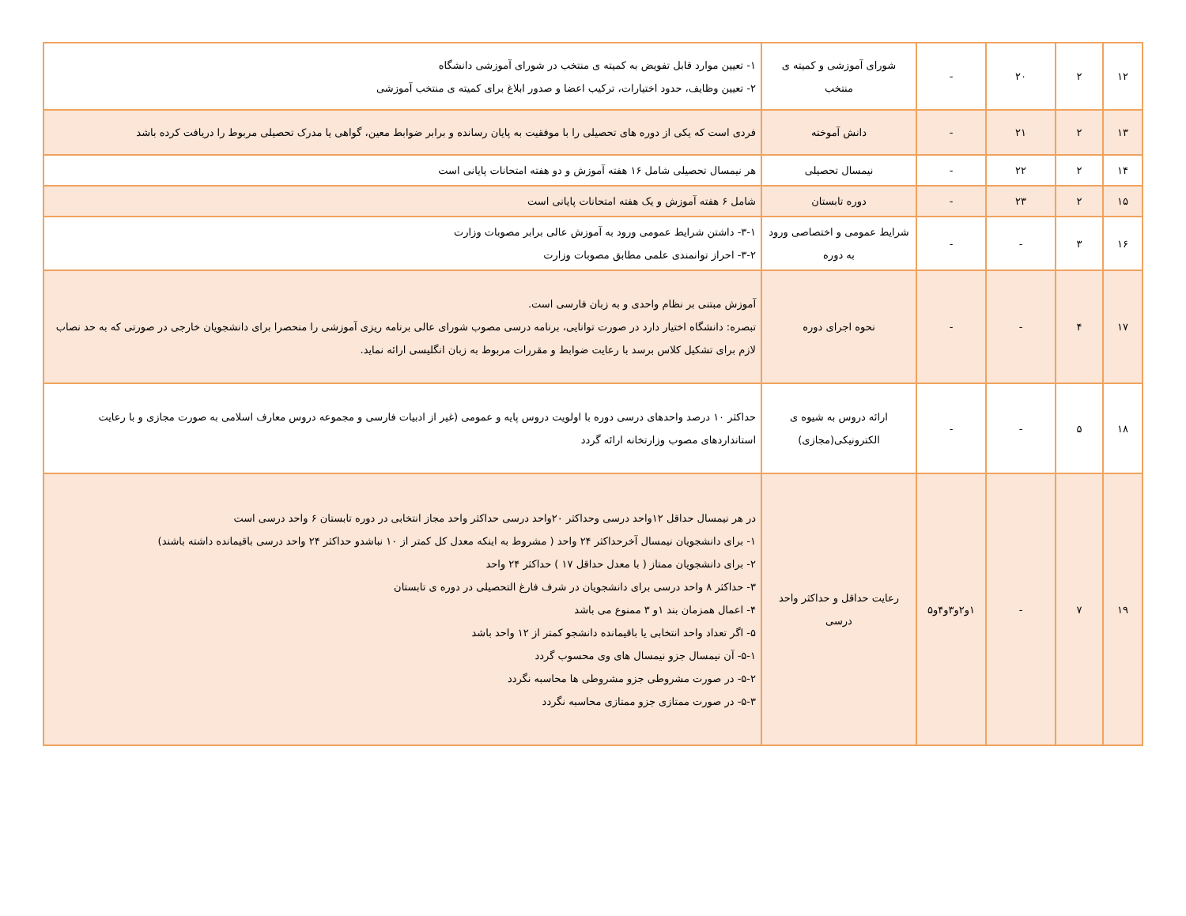| ۱۲ | ۲ | ۲۰ | - | شورای آموزشی و کمیته ی منتخب | ۱- تعیین موارد قابل تفویض به کمیته ی منتخب در شورای آموزشی دانشگاه ۲- تعیین وظایف، حدود اختیارات، ترکیب اعضا و صدور ابلاغ برای کمیته ی منتخب آموزشی |
| ۱۳ | ۲ | ۲۱ | - | دانش آموخته | فردی است که یکی از دوره های تحصیلی را با موفقیت به پایان رسانده و برابر ضوابط معین، گواهی یا مدرک تحصیلی مربوط را دریافت کرده باشد |
| ۱۴ | ۲ | ۲۲ | - | نیمسال تحصیلی | هر نیمسال تحصیلی شامل ۱۶ هفته آموزش و دو هفته امتحانات پایانی است |
| ۱۵ | ۲ | ۲۳ | - | دوره تابستان | شامل ۶ هفته آموزش و یک هفته امتحانات پایانی است |
| ۱۶ | ۳ | - | - | شرایط عمومی و اختصاصی ورود به دوره | ۳-۱- داشتن شرایط عمومی ورود به آموزش عالی برابر مصوبات وزارت ۳-۲- احراز توانمندی علمی مطابق مصوبات وزارت |
| ۱۷ | ۴ | - | - | نحوه اجرای دوره | آموزش مبتنی بر نظام واحدی و به زبان فارسی است. تبصره: دانشگاه اختیار دارد در صورت توانایی، برنامه درسی مصوب شورای عالی برنامه ریزی آموزشی را منحصرا برای دانشجویان خارجی در صورتی که به حد نصاب لازم برای تشکیل کلاس برسد با رعایت ضوابط و مقررات مربوط به زبان انگلیسی ارائه نماید. |
| ۱۸ | ۵ | - | - | ارائه دروس به شیوه ی الکترونیکی(مجازی) | حداکثر ۱۰ درصد واحدهای درسی دوره با اولویت دروس پایه و عمومی (غیر از ادبیات فارسی و مجموعه دروس معارف اسلامی به صورت مجازی و با رعایت استانداردهای مصوب وزارتخانه ارائه گردد |
| ۱۹ | ۷ | - | ۱و۲و۳و۴و۵ | رعایت حداقل و حداکثر واحد درسی | در هر نیمسال حداقل ۱۲واحد درسی وحداکثر ۲۰واحد درسی حداکثر واحد مجاز انتخابی در دوره تابستان ۶ واحد درسی است ۱- برای دانشجویان نیمسال آخرحداکثر ۲۴ واحد ( مشروط به اینکه معدل کل کمتر از ۱۰ نباشدو حداکثر ۲۴ واحد درسی باقیمانده داشته باشند) ۲- برای دانشجویان ممتاز ( با معدل حداقل ۱۷ ) حداکثر ۲۴ واحد ۳- حداکثر ۸ واحد درسی برای دانشجویان در شرف فارغ التحصیلی در دوره ی تابستان ۴- اعمال همزمان بند ۱و ۳ ممنوع می باشد ۵- اگر تعداد واحد انتخابی یا باقیمانده دانشجو کمتر از ۱۲ واحد باشد ۵-۱- آن نیمسال جزو نیمسال های وی محسوب گردد ۵-۲- در صورت مشروطی جزو مشروطی ها محاسبه نگردد ۵-۳- در صورت ممتازی جزو ممتازی محاسبه نگردد |